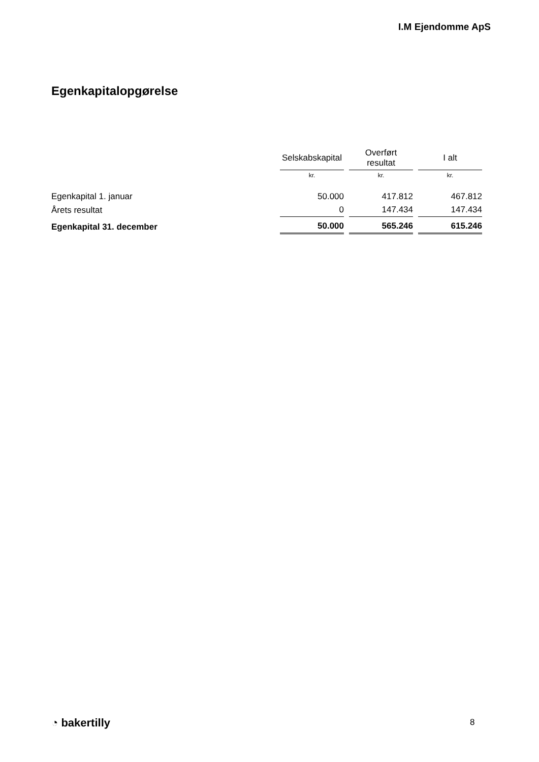I.M Ejendomme ApS
Egenkapitalopgørelse
| | Selskabskapital | Overført resultat | I alt |
| --- | --- | --- | --- |
| | kr. | kr. | kr. |
| Egenkapital 1. januar | 50.000 | 417.812 | 467.812 |
| Årets resultat | 0 | 147.434 | 147.434 |
| Egenkapital 31. december | 50.000 | 565.246 | 615.246 |
◔ bakertilly 8